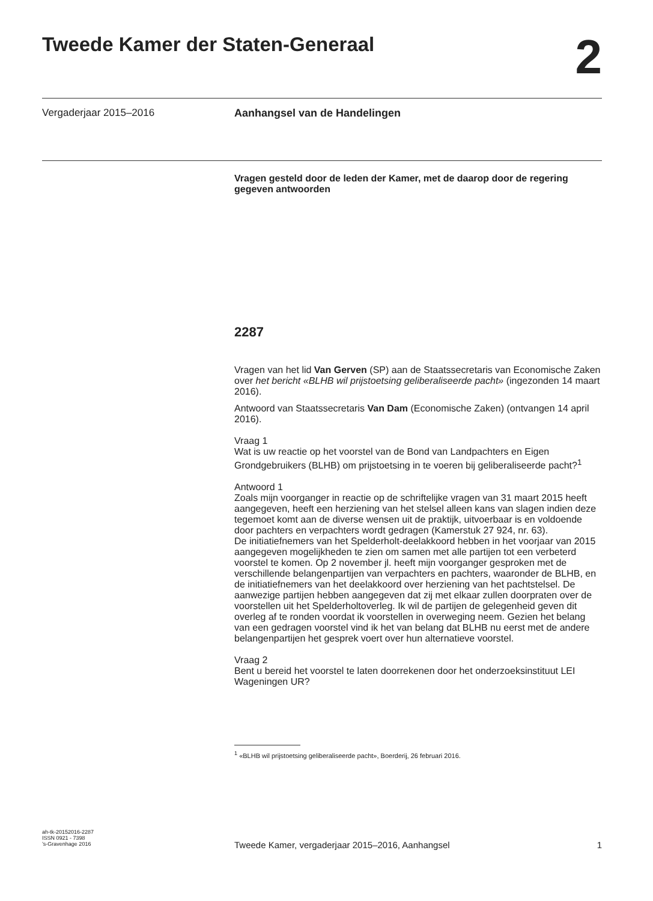Tweede Kamer der Staten-Generaal
2
Vergaderjaar 2015–2016 Aanhangsel van de Handelingen
Vragen gesteld door de leden der Kamer, met de daarop door de regering gegeven antwoorden
2287
Vragen van het lid Van Gerven (SP) aan de Staatssecretaris van Economische Zaken over het bericht «BLHB wil prijstoetsing geliberaliseerde pacht» (ingezonden 14 maart 2016).
Antwoord van Staatssecretaris Van Dam (Economische Zaken) (ontvangen 14 april 2016).
Vraag 1
Wat is uw reactie op het voorstel van de Bond van Landpachters en Eigen Grondgebruikers (BLHB) om prijstoetsing in te voeren bij geliberaliseerde pacht?<sup>1</sup>
Antwoord 1
Zoals mijn voorganger in reactie op de schriftelijke vragen van 31 maart 2015 heeft aangegeven, heeft een herziening van het stelsel alleen kans van slagen indien deze tegemoet komt aan de diverse wensen uit de praktijk, uitvoerbaar is en voldoende door pachters en verpachters wordt gedragen (Kamerstuk 27 924, nr. 63).
De initiatiefnemers van het Spelderholt-deelakkoord hebben in het voorjaar van 2015 aangegeven mogelijkheden te zien om samen met alle partijen tot een verbeterd voorstel te komen. Op 2 november jl. heeft mijn voorganger gesproken met de verschillende belangenpartijen van verpachters en pachters, waaronder de BLHB, en de initiatiefnemers van het deelakkoord over herziening van het pachtstelsel. De aanwezige partijen hebben aangegeven dat zij met elkaar zullen doorpraten over de voorstellen uit het Spelderholtoverleg. Ik wil de partijen de gelegenheid geven dit overleg af te ronden voordat ik voorstellen in overweging neem. Gezien het belang van een gedragen voorstel vind ik het van belang dat BLHB nu eerst met de andere belangenpartijen het gesprek voert over hun alternatieve voorstel.
Vraag 2
Bent u bereid het voorstel te laten doorrekenen door het onderzoeksinstituut LEI Wageningen UR?
<sup>1</sup> «BLHB wil prijstoetsing geliberaliseerde pacht», Boerderij, 26 februari 2016.
ah-tk-20152016-2287
ISSN 0921 - 7398
’s-Gravenhage 2016
Tweede Kamer, vergaderjaar 2015–2016, Aanhangsel 1